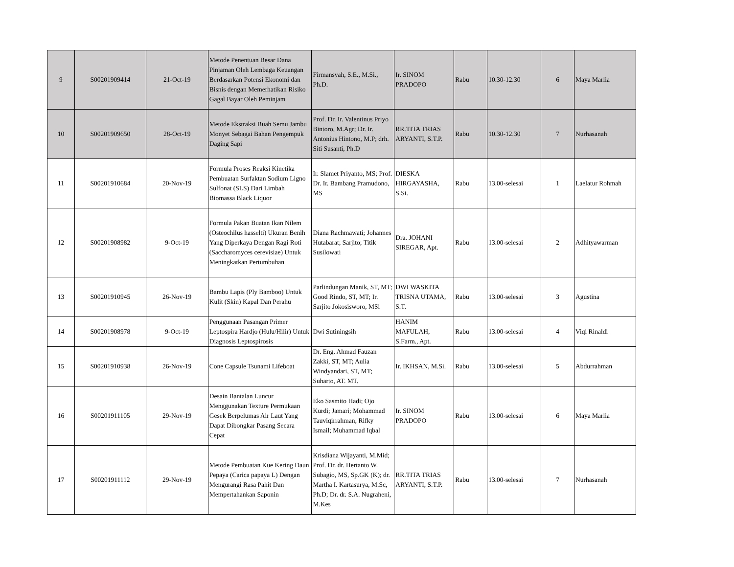| 9 | S00201909414 | 21-Oct-19 | Metode Penentuan Besar Dana Pinjaman Oleh Lembaga Keuangan Berdasarkan Potensi Ekonomi dan Bisnis dengan Memerhatikan Risiko Gagal Bayar Oleh Peminjam | Firmansyah, S.E., M.Si., Ph.D. | Ir. SINOM PRADOPO | Rabu | 10.30-12.30 | 6 | Maya Marlia |
| 10 | S00201909650 | 28-Oct-19 | Metode Ekstraksi Buah Semu Jambu Monyet Sebagai Bahan Pengempuk Daging Sapi | Prof. Dr. Ir. Valentinus Priyo Bintoro, M.Agr; Dr. Ir. Antonius Hintono, M.P; drh. Siti Susanti, Ph.D | RR.TITA TRIAS ARYANTI, S.T.P. | Rabu | 10.30-12.30 | 7 | Nurhasanah |
| 11 | S00201910684 | 20-Nov-19 | Formula Proses Reaksi Kinetika Pembuatan Surfaktan Sodium Ligno Sulfonat (SLS) Dari Limbah Biomassa Black Liquor | Ir. Slamet Priyanto, MS; Prof. Dr. Ir. Bambang Pramudono, MS | DIESKA HIRGAYASHA, S.Si. | Rabu | 13.00-selesai | 1 | Laelatur Rohmah |
| 12 | S00201908982 | 9-Oct-19 | Formula Pakan Buatan Ikan Nilem (Osteochilus hasselti) Ukuran Benih Yang Diperkaya Dengan Ragi Roti (Saccharomyces cerevisiae) Untuk Meningkatkan Pertumbuhan | Diana Rachmawati; Johannes Hutabarat; Sarjito; Titik Susilowati | Dra. JOHANI SIREGAR, Apt. | Rabu | 13.00-selesai | 2 | Adhityawarman |
| 13 | S00201910945 | 26-Nov-19 | Bambu Lapis (Ply Bamboo) Untuk Kulit (Skin) Kapal Dan Perahu | Parlindungan Manik, ST, MT; Good Rindo, ST, MT; Ir. Sarjito Jokosisworo, MSi | DWI WASKITA TRISNA UTAMA, S.T. | Rabu | 13.00-selesai | 3 | Agustina |
| 14 | S00201908978 | 9-Oct-19 | Penggunaan Pasangan Primer Leptospira Hardjo (Hulu/Hilir) Untuk Diagnosis Leptospirosis | Dwi Sutiningsih | HANIM MAFULAH, S.Farm., Apt. | Rabu | 13.00-selesai | 4 | Viqi Rinaldi |
| 15 | S00201910938 | 26-Nov-19 | Cone Capsule Tsunami Lifeboat | Dr. Eng. Ahmad Fauzan Zakki, ST, MT; Aulia Windyandari, ST, MT; Suharto, AT. MT. | Ir. IKHSAN, M.Si. | Rabu | 13.00-selesai | 5 | Abdurrahman |
| 16 | S00201911105 | 29-Nov-19 | Desain Bantalan Luncur Menggunakan Texture Permukaan Gesek Berpelumas Air Laut Yang Dapat Dibongkar Pasang Secara Cepat | Eko Sasmito Hadi; Ojo Kurdi; Jamari; Mohammad Tauviqirrahman; Rifky Ismail; Muhammad Iqbal | Ir. SINOM PRADOPO | Rabu | 13.00-selesai | 6 | Maya Marlia |
| 17 | S00201911112 | 29-Nov-19 | Metode Pembuatan Kue Kering Daun Pepaya (Carica papaya L) Dengan Mengurangi Rasa Pahit Dan Mempertahankan Saponin | Krisdiana Wijayanti, M.Mid; Prof. Dr. dr. Hertanto W. Subagio, MS, Sp.GK (K); dr. Martha I. Kartasurya, M.Sc, Ph.D; Dr. dr. S.A. Nugraheni, M.Kes | RR.TITA TRIAS ARYANTI, S.T.P. | Rabu | 13.00-selesai | 7 | Nurhasanah |